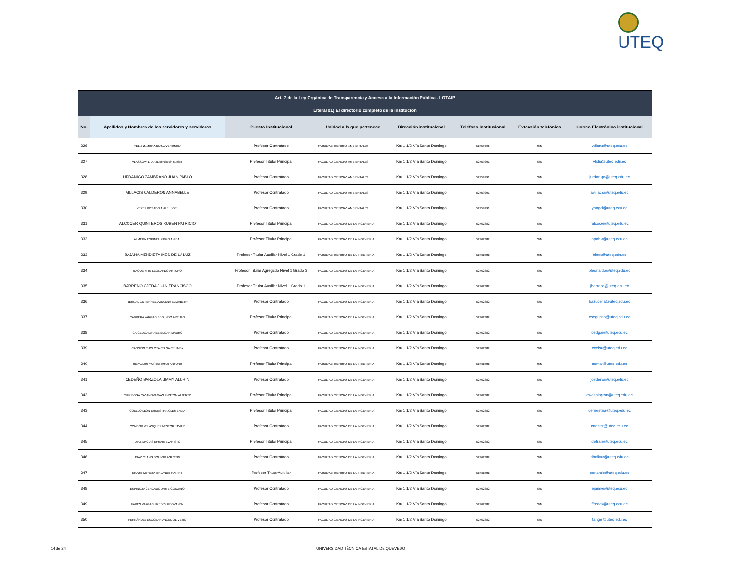UTEQ
| Art. 7 de la Ley Orgánica de Transparencia y Acceso a la Información Pública - LOTAIP | | | | | | | |
| --- | --- | --- | --- | --- | --- | --- | --- |
| Literal b1) El directorio completo de la institución | | | | | | | |
| No. | Apellidos y Nombres de los servidores y servidoras | Puesto Institucional | Unidad a la que pertenece | Dirección institucional | Teléfono institucional | Extensión telefónica | Correo Electrónico institucional |
| 326 | VELIZ ZAMORA DIANA VERONICA | Profesor Contratado | FACULTAD CIENCIAS AMBIENTALES | Km 1 1/2 Vía Santo Domingo | 52759291 | S/N | vdiana@uteq.edu.ec |
| 327 | VLASSOVA LIDIA (Licencia sin sueldo) | Profesor Titular Principal | FACULTAD CIENCIAS AMBIENTALES | Km 1 1/2 Vía Santo Domingo | 52759291 | S/N | vlidia@uteq.edu.ec |
| 328 | URDANIGO ZAMBRANO JUAN PABLO | Profesor Contratado | FACULTAD CIENCIAS AMBIENTALES | Km 1 1/2 Vía Santo Domingo | 52759291 | S/N | jurdanigo@uteq.edu.ec |
| 329 | VILLACIS CALDERON ANNABELLE | Profesor Contratado | FACULTAD CIENCIAS AMBIENTALES | Km 1 1/2 Vía Santo Domingo | 52759291 | S/N | avillacis@uteq.edu.ec |
| 330 | YEPEZ ROSADO ANGEL JOEL | Profesor Contratado | FACULTAD CIENCIAS AMBIENTALES | Km 1 1/2 Vía Santo Domingo | 52759291 | S/N | yangel@uteq.edu.ec |
| 331 | ALCOCER QUINTEROS RUBEN PATRICIO | Profesor Titular Principal | FACULTAD CIENCIAS DE LA INGENIERIA | Km 1 1/2 Vía Santo Domingo | 52762382 | S/N | ralcocer@uteq.edu.ec |
| 332 | ALMEIDA ESPINEL PABLO ANIBAL | Profesor Titular Principal | FACULTAD CIENCIAS DE LA INGENIERIA | Km 1 1/2 Vía Santo Domingo | 52762382 | S/N | apablo@uteq.edu.ec |
| 333 | BAJAÑA MENDIETA INES DE LA LUZ | Profesor Titular Auxiliar Nivel 1 Grado 1 | FACULTAD CIENCIAS DE LA INGENIERIA | Km 1 1/2 Vía Santo Domingo | 52762382 | S/N | bines@uteq.edu.ec |
| 334 | BAQUE MITE LEONARDO ARTURO | Profesor Titular Agregado Nivel 1 Grado 3 | FACULTAD CIENCIAS DE LA INGENIERIA | Km 1 1/2 Vía Santo Domingo | 52762382 | S/N | bleonardo@uteq.edu.ec |
| 335 | BARRENO OJEDA JUAN FRANCISCO | Profesor Titular Auxiliar Nivel 1 Grado 1 | FACULTAD CIENCIAS DE LA INGENIERIA | Km 1 1/2 Vía Santo Domingo | 52762382 | S/N | jbarreno@uteq.edu.ec |
| 336 | BERNAL GUTIERREZ AZUCENA ELIZABETH | Profesor Contratado | FACULTAD CIENCIAS DE LA INGENIERIA | Km 1 1/2 Vía Santo Domingo | 52762382 | S/N | bazucena@uteq.edu.ec |
| 337 | CABRERA VARGAS SEGUNDO ARTURO | Profesor Titular Principal | FACULTAD CIENCIAS DE LA INGENIERIA | Km 1 1/2 Vía Santo Domingo | 52762382 | S/N | csegundo@uteq.edu.ec |
| 338 | CAICEDO ALVAREZ EDGAR MAURO | Profesor Contratado | FACULTAD CIENCIAS DE LA INGENIERIA | Km 1 1/2 Vía Santo Domingo | 52762382 | S/N | cedgar@uteq.edu.ec |
| 339 | CANSING CHOLOTA CELSA CELINDA | Profesor Contratado | FACULTAD CIENCIAS DE LA INGENIERIA | Km 1 1/2 Vía Santo Domingo | 52762382 | S/N | ccelsa@uteq.edu.ec |
| 340 | CEVALLOS MUÑOZ OMAR ARTURO | Profesor Titular Principal | FACULTAD CIENCIAS DE LA INGENIERIA | Km 1 1/2 Vía Santo Domingo | 52762382 | S/N | comar@uteq.edu.ec |
| 341 | CEDEÑO BARZOLA JIMMY ALDRIN | Profesor Contratado | FACULTAD CIENCIAS DE LA INGENIERIA | Km 1 1/2 Vía Santo Domingo | 52762382 | S/N | jcedeno@uteq.edu.ec |
| 342 | CHIRIBOGA CASANOVA WASHINGTON ALBERTO | Profesor Titular Principal | FACULTAD CIENCIAS DE LA INGENIERIA | Km 1 1/2 Vía Santo Domingo | 52762382 | S/N | cwashington@uteq.edu.ec |
| 343 | COELLO LEON ERNESTINA CLEMENCIA | Profesor Titular Principal | FACULTAD CIENCIAS DE LA INGENIERIA | Km 1 1/2 Vía Santo Domingo | 52762382 | S/N | cernestina@uteq.edu.ec |
| 344 | CONDOR VELASQUEZ NESTOR JAVIER | Profesor Contratado | FACULTAD CIENCIAS DE LA INGENIERIA | Km 1 1/2 Vía Santo Domingo | 52762382 | S/N | cnestor@uteq.edu.ec |
| 345 | DIAZ MACIAS EFRAIN EVARISTO | Profesor Titular Principal | FACULTAD CIENCIAS DE LA INGENIERIA | Km 1 1/2 Vía Santo Domingo | 52762382 | S/N | defrain@uteq.edu.ec |
| 346 | DIAZ CHANG BOLIVAR AGUSTIN | Profesor Contratado | FACULTAD CIENCIAS DE LA INGENIERIA | Km 1 1/2 Vía Santo Domingo | 52762382 | S/N | dbolivar@uteq.edu.ec |
| 347 | ERAZO MORETA ORLANDO RANIRO | Profesor TitularAuxiliar | FACULTAD CIENCIAS DE LA INGENIERIA | Km 1 1/2 Vía Santo Domingo | 52762382 | S/N | eorlando@uteq.edu.ec |
| 348 | ESPINOZA CERCADO JAIME GONZALO | Profesor Contratado | FACULTAD CIENCIAS DE LA INGENIERIA | Km 1 1/2 Vía Santo Domingo | 52762382 | S/N | ejaime@uteq.edu.ec |
| 349 | FARES VARGAS FREDDY GEOVANNY | Profesor Contratado | FACULTAD CIENCIAS DE LA INGENIERIA | Km 1 1/2 Vía Santo Domingo | 52762382 | S/N | ffreddy@uteq.edu.ec |
| 350 | FERNÁNDEZ ESCOBAR ANGEL OLIVERIO | Profesor Contratado | FACULTAD CIENCIAS DE LA INGENIERIA | Km 1 1/2 Vía Santo Domingo | 52762382 | S/N | fangel@uteq.edu.ec |
14 de 24 UNIVERSIDAD TÉCNICA ESTATAL DE QUEVEDO